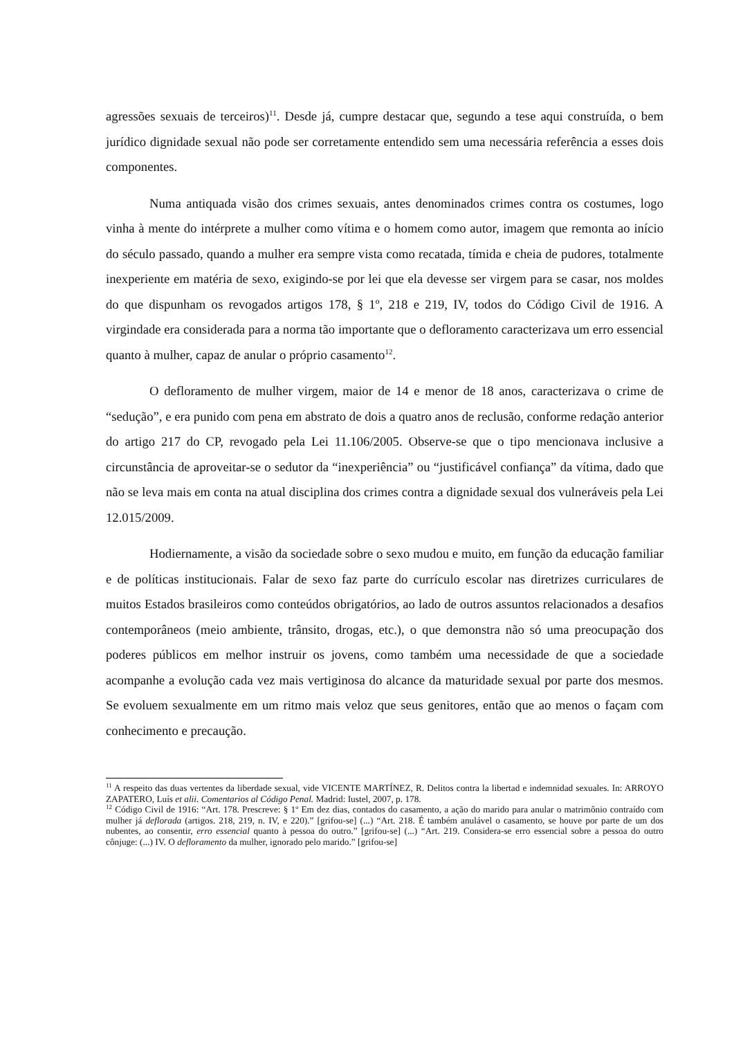agressões sexuais de terceiros)<sup>11</sup>. Desde já, cumpre destacar que, segundo a tese aqui construída, o bem jurídico dignidade sexual não pode ser corretamente entendido sem uma necessária referência a esses dois componentes.
Numa antiquada visão dos crimes sexuais, antes denominados crimes contra os costumes, logo vinha à mente do intérprete a mulher como vítima e o homem como autor, imagem que remonta ao início do século passado, quando a mulher era sempre vista como recatada, tímida e cheia de pudores, totalmente inexperiente em matéria de sexo, exigindo-se por lei que ela devesse ser virgem para se casar, nos moldes do que dispunham os revogados artigos 178, § 1º, 218 e 219, IV, todos do Código Civil de 1916. A virgindade era considerada para a norma tão importante que o defloramento caracterizava um erro essencial quanto à mulher, capaz de anular o próprio casamento<sup>12</sup>.
O defloramento de mulher virgem, maior de 14 e menor de 18 anos, caracterizava o crime de “sedução”, e era punido com pena em abstrato de dois a quatro anos de reclusão, conforme redação anterior do artigo 217 do CP, revogado pela Lei 11.106/2005. Observe-se que o tipo mencionava inclusive a circunstância de aproveitar-se o sedutor da “inexperiência” ou “justificável confiança” da vítima, dado que não se leva mais em conta na atual disciplina dos crimes contra a dignidade sexual dos vulneráveis pela Lei 12.015/2009.
Hodiernamente, a visão da sociedade sobre o sexo mudou e muito, em função da educação familiar e de políticas institucionais. Falar de sexo faz parte do currículo escolar nas diretrizes curriculares de muitos Estados brasileiros como conteúdos obrigatórios, ao lado de outros assuntos relacionados a desafios contemporâneos (meio ambiente, trânsito, drogas, etc.), o que demonstra não só uma preocupação dos poderes públicos em melhor instruir os jovens, como também uma necessidade de que a sociedade acompanhe a evolução cada vez mais vertiginosa do alcance da maturidade sexual por parte dos mesmos. Se evoluem sexualmente em um ritmo mais veloz que seus genitores, então que ao menos o façam com conhecimento e precaução.
<sup>11</sup> A respeito das duas vertentes da liberdade sexual, vide VICENTE MARTÍNEZ, R. Delitos contra la libertad e indemnidad sexuales. In: ARROYO ZAPATERO, Luís et alii. Comentarios al Código Penal. Madrid: Iustel, 2007, p. 178.
<sup>12</sup> Código Civil de 1916: “Art. 178. Prescreve: § 1º Em dez dias, contados do casamento, a ação do marido para anular o matrimônio contraído com mulher já deflorada (artigos. 218, 219, n. IV, e 220).” [grifou-se] (...) “Art. 218. É também anulável o casamento, se houve por parte de um dos nubentes, ao consentir, erro essencial quanto à pessoa do outro.” [grifou-se] (...) “Art. 219. Considera-se erro essencial sobre a pessoa do outro cônjuge: (...) IV. O defloramento da mulher, ignorado pelo marido.” [grifou-se]